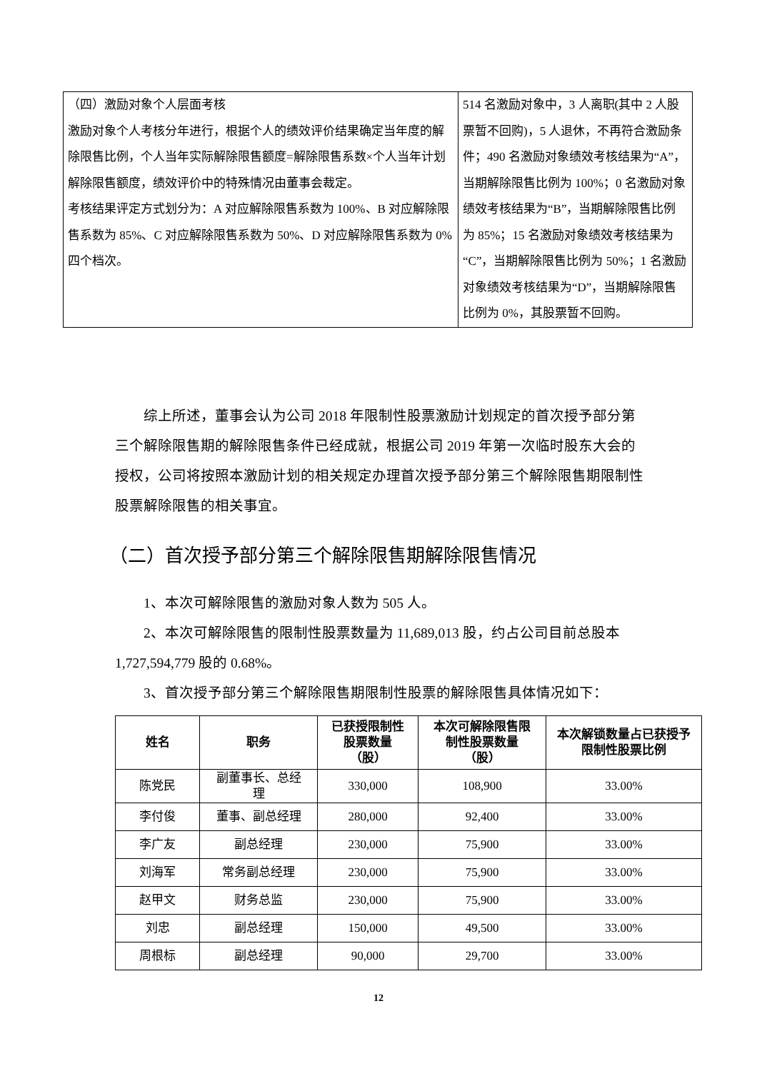| （四）激励对象个人层面考核 激励对象个人考核分年进行，根据个人的绩效评价结果确定当年度的解除限售比例，个人当年实际解除限售额度=解除限售系数×个人当年计划解除限售额度，绩效评价中的特殊情况由董事会裁定。 考核结果评定方式划分为：A 对应解除限售系数为 100%、B 对应解除限售系数为 85%、C 对应解除限售系数为 50%、D 对应解除限售系数为 0%四个档次。 | 514 名激励对象中，3 人离职(其中 2 人股票暂不回购)，5 人退休，不再符合激励条件；490 名激励对象绩效考核结果为“A”，当期解除限售比例为 100%；0 名激励对象绩效考核结果为“B”，当期解除限售比例为 85%；15 名激励对象绩效考核结果为“C”，当期解除限售比例为 50%；1 名激励对象绩效考核结果为“D”，当期解除限售比例为 0%，其股票暂不回购。 |
综上所述，董事会认为公司 2018 年限制性股票激励计划规定的首次授予部分第三个解除限售期的解除限售条件已经成就，根据公司 2019 年第一次临时股东大会的授权，公司将按照本激励计划的相关规定办理首次授予部分第三个解除限售期限制性股票解除限售的相关事宜。
（二）首次授予部分第三个解除限售期解除限售情况
1、本次可解除限售的激励对象人数为 505 人。
2、本次可解除限售的限制性股票数量为 11,689,013 股，约占公司目前总股本 1,727,594,779 股的 0.68%。
3、首次授予部分第三个解除限售期限制性股票的解除限售具体情况如下：
| 姓名 | 职务 | 已获授限制性 股票数量 （股） | 本次可解除限售限 制性股票数量 （股） | 本次解锁数量占已获授予 限制性股票比例 |
| --- | --- | --- | --- | --- |
| 陈党民 | 副董事长、总经 理 | 330,000 | 108,900 | 33.00% |
| 李付俊 | 董事、副总经理 | 280,000 | 92,400 | 33.00% |
| 李广友 | 副总经理 | 230,000 | 75,900 | 33.00% |
| 刘海军 | 常务副总经理 | 230,000 | 75,900 | 33.00% |
| 赵甲文 | 财务总监 | 230,000 | 75,900 | 33.00% |
| 刘忠 | 副总经理 | 150,000 | 49,500 | 33.00% |
| 周根标 | 副总经理 | 90,000 | 29,700 | 33.00% |
12